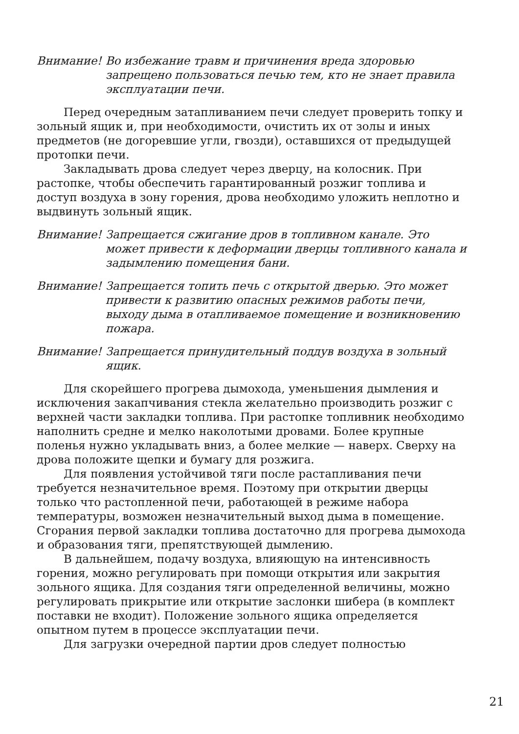Внимание! Во избежание травм и причинения вреда здоровью запрещено пользоваться печью тем, кто не знает правила эксплуатации печи.
Перед очередным затапливанием печи следует проверить топку и зольный ящик и, при необходимости, очистить их от золы и иных предметов (не догоревшие угли, гвозди), оставшихся от предыдущей протопки печи.
Закладывать дрова следует через дверцу, на колосник. При растопке, чтобы обеспечить гарантированный розжиг топлива и доступ воздуха в зону горения, дрова необходимо уложить неплотно и выдвинуть зольный ящик.
Внимание! Запрещается сжигание дров в топливном канале. Это может привести к деформации дверцы топливного канала и задымлению помещения бани.
Внимание! Запрещается топить печь с открытой дверью. Это может привести к развитию опасных режимов работы печи, выходу дыма в отапливаемое помещение и возникновению пожара.
Внимание! Запрещается принудительный поддув воздуха в зольный ящик.
Для скорейшего прогрева дымохода, уменьшения дымления и исключения закапчивания стекла желательно производить розжиг с верхней части закладки топлива. При растопке топливник необходимо наполнить средне и мелко наколотыми дровами. Более крупные поленья нужно укладывать вниз, а более мелкие — наверх. Сверху на дрова положите щепки и бумагу для розжига.
Для появления устойчивой тяги после растапливания печи требуется незначительное время. Поэтому при открытии дверцы только что растопленной печи, работающей в режиме набора температуры, возможен незначительный выход дыма в помещение. Сгорания первой закладки топлива достаточно для прогрева дымохода и образования тяги, препятствующей дымлению.
В дальнейшем, подачу воздуха, влияющую на интенсивность горения, можно регулировать при помощи открытия или закрытия зольного ящика. Для создания тяги определенной величины, можно регулировать прикрытие или открытие заслонки шибера (в комплект поставки не входит). Положение зольного ящика определяется опытном путем в процессе эксплуатации печи.
Для загрузки очередной партии дров следует полностью
21